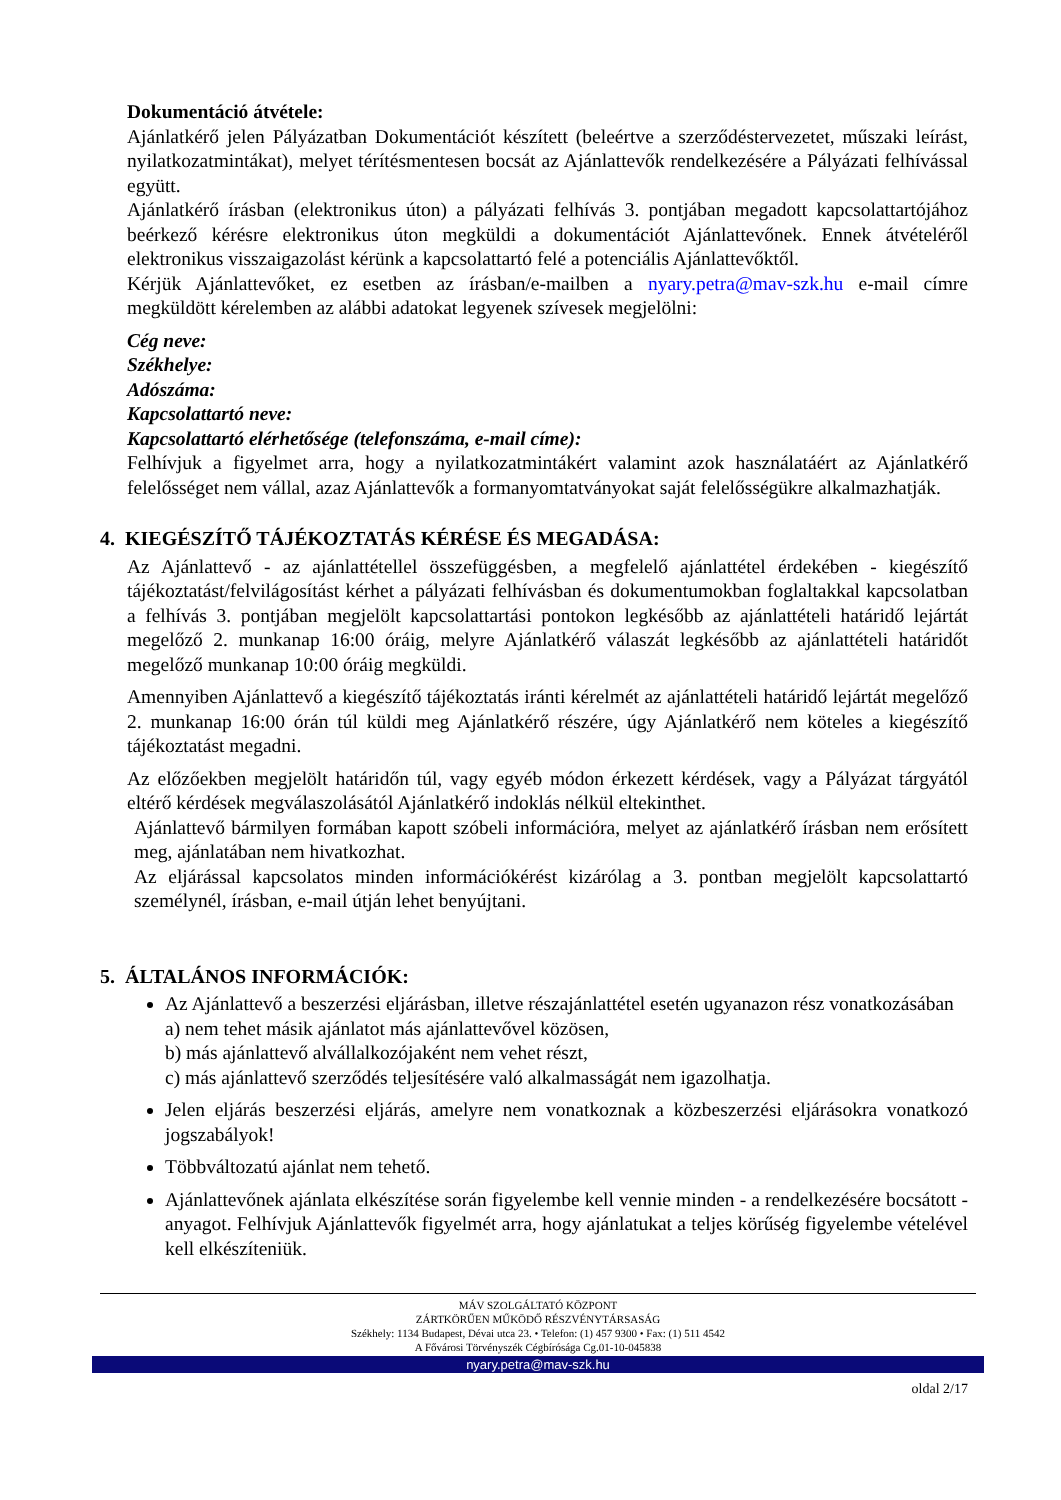Dokumentáció átvétele:
Ajánlatkérő jelen Pályázatban Dokumentációt készített (beleértve a szerződéstervezetet, műszaki leírást, nyilatkozatmintákat), melyet térítésmentesen bocsát az Ajánlattevők rendelkezésére a Pályázati felhívással együtt.
Ajánlatkérő írásban (elektronikus úton) a pályázati felhívás 3. pontjában megadott kapcsolattartójához beérkező kérésre elektronikus úton megküldi a dokumentációt Ajánlattevőnek. Ennek átvételéről elektronikus visszaigazolást kérünk a kapcsolattartó felé a potenciális Ajánlattevőktől.
Kérjük Ajánlattevőket, ez esetben az írásban/e-mailben a nyary.petra@mav-szk.hu e-mail címre megküldött kérelemben az alábbi adatokat legyenek szívesek megjelölni:
Cég neve:
Székhelye:
Adószáma:
Kapcsolattartó neve:
Kapcsolattartó elérhetősége (telefonszáma, e-mail címe):
Felhívjuk a figyelmet arra, hogy a nyilatkozatmintákért valamint azok használatáért az Ajánlatkérő felelősséget nem vállal, azaz Ajánlattevők a formanyomtatványokat saját felelősségükre alkalmazhatják.
4. KIEGÉSZÍTŐ TÁJÉKOZTATÁS KÉRÉSE ÉS MEGADÁSA:
Az Ajánlattevő - az ajánlattétellel összefüggésben, a megfelelő ajánlattétel érdekében - kiegészítő tájékoztatást/felvilágosítást kérhet a pályázati felhívásban és dokumentumokban foglaltakkal kapcsolatban a felhívás 3. pontjában megjelölt kapcsolattartási pontokon legkésőbb az ajánlattételi határidő lejártát megelőző 2. munkanap 16:00 óráig, melyre Ajánlatkérő válaszát legkésőbb az ajánlattételi határidőt megelőző munkanap 10:00 óráig megküldi.
Amennyiben Ajánlattevő a kiegészítő tájékoztatás iránti kérelmét az ajánlattételi határidő lejártát megelőző 2. munkanap 16:00 órán túl küldi meg Ajánlatkérő részére, úgy Ajánlatkérő nem köteles a kiegészítő tájékoztatást megadni.
Az előzőekben megjelölt határidőn túl, vagy egyéb módon érkezett kérdések, vagy a Pályázat tárgyától eltérő kérdések megválaszolásától Ajánlatkérő indoklás nélkül eltekinthet.
Ajánlattevő bármilyen formában kapott szóbeli információra, melyet az ajánlatkérő írásban nem erősített meg, ajánlatában nem hivatkozhat.
Az eljárással kapcsolatos minden információkérést kizárólag a 3. pontban megjelölt kapcsolattartó személynél, írásban, e-mail útján lehet benyújtani.
5. ÁLTALÁNOS INFORMÁCIÓK:
Az Ajánlattevő a beszerzési eljárásban, illetve részajánlattétel esetén ugyanazon rész vonatkozásában
a) nem tehet másik ajánlatot más ajánlattevővel közösen,
b) más ajánlattevő alvállalkozójaként nem vehet részt,
c) más ajánlattevő szerződés teljesítésére való alkalmasságát nem igazolhatja.
Jelen eljárás beszerzési eljárás, amelyre nem vonatkoznak a közbeszerzési eljárásokra vonatkozó jogszabályok!
Többváltozatú ajánlat nem tehető.
Ajánlattevőnek ajánlata elkészítése során figyelembe kell vennie minden - a rendelkezésére bocsátott - anyagot. Felhívjuk Ajánlattevők figyelmét arra, hogy ajánlatukat a teljes körűség figyelembe vételével kell elkészíteniük.
MÁV SZOLGÁLTATÓ KÖZPONT
ZÁRTKÖRŰEN MŰKÖDŐ RÉSZVÉNYTÁRSASÁG
Székhely: 1134 Budapest, Dévai utca 23. • Telefon: (1) 457 9300 • Fax: (1) 511 4542
A Fővárosi Törvényszék Cégbírósága Cg.01-10-045838
nyary.petra@mav-szk.hu
oldal 2/17